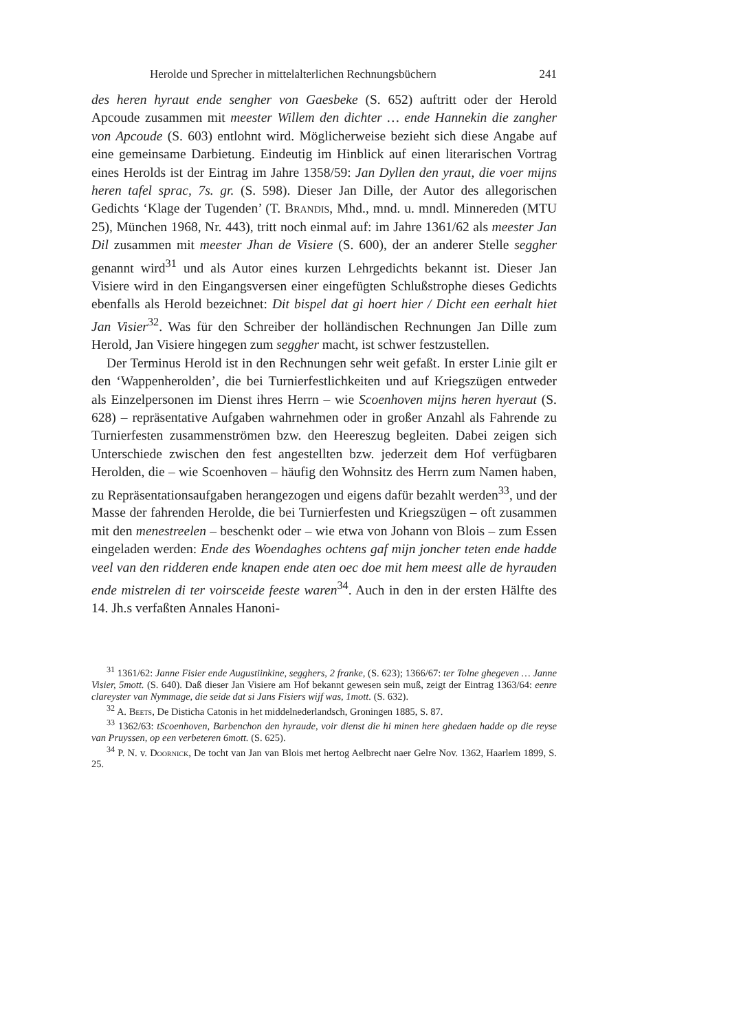Herolde und Sprecher in mittelalterlichen Rechnungsbüchern 241
des heren hyraut ende sengher von Gaesbeke (S. 652) auftritt oder der Herold Apcoude zusammen mit meester Willem den dichter … ende Hannekin die zangher von Apcoude (S. 603) entlohnt wird. Möglicherweise bezieht sich diese Angabe auf eine gemeinsame Darbietung. Eindeutig im Hinblick auf einen literarischen Vortrag eines Herolds ist der Eintrag im Jahre 1358/59: Jan Dyllen den yraut, die voer mijns heren tafel sprac, 7s. gr. (S. 598). Dieser Jan Dille, der Autor des allegorischen Gedichts ‘Klage der Tugenden’ (T. Brandis, Mhd., mnd. u. mndl. Minnereden (MTU 25), München 1968, Nr. 443), tritt noch einmal auf: im Jahre 1361/62 als meester Jan Dil zusammen mit meester Jhan de Visiere (S. 600), der an anderer Stelle seggher genannt wird<sup>31</sup> und als Autor eines kurzen Lehrgedichts bekannt ist. Dieser Jan Visiere wird in den Eingangsversen einer eingefügten Schlußstrophe dieses Gedichts ebenfalls als Herold bezeichnet: Dit bispel dat gi hoert hier / Dicht een eerhalt hiet Jan Visier<sup>32</sup>. Was für den Schreiber der holländischen Rechnungen Jan Dille zum Herold, Jan Visiere hingegen zum seggher macht, ist schwer festzustellen.
Der Terminus Herold ist in den Rechnungen sehr weit gefaßt. In erster Linie gilt er den ‘Wappenherolden’, die bei Turnierfestlichkeiten und auf Kriegszügen entweder als Einzelpersonen im Dienst ihres Herrn – wie Scoenhoven mijns heren hyeraut (S. 628) – repräsentative Aufgaben wahrnehmen oder in großer Anzahl als Fahrende zu Turnierfesten zusammenströmen bzw. den Heereszug begleiten. Dabei zeigen sich Unterschiede zwischen den fest angestellten bzw. jederzeit dem Hof verfügbaren Herolden, die – wie Scoenhoven – häufig den Wohnsitz des Herrn zum Namen haben, zu Repräsentationsaufgaben herangezogen und eigens dafür bezahlt werden<sup>33</sup>, und der Masse der fahrenden Herolde, die bei Turnierfesten und Kriegszügen – oft zusammen mit den menestreelen – beschenkt oder – wie etwa von Johann von Blois – zum Essen eingeladen werden: Ende des Woendaghes ochtens gaf mijn joncher teten ende hadde veel van den ridderen ende knapen ende aten oec doe mit hem meest alle de hyrauden ende mistrelen di ter voirsceide feeste waren<sup>34</sup>. Auch in den in der ersten Hälfte des 14. Jh.s verfaßten Annales Hanoni-
<sup>31</sup> 1361/62: Janne Fisier ende Augustiinkine, segghers, 2 franke, (S. 623); 1366/67: ter Tolne ghegeven … Janne Visier, 5mott. (S. 640). Daß dieser Jan Visiere am Hof bekannt gewesen sein muß, zeigt der Eintrag 1363/64: eenre clareyster van Nymmage, die seide dat si Jans Fisiers wijf was, 1mott. (S. 632).
<sup>32</sup> A. Beets, De Disticha Catonis in het middelnederlandsch, Groningen 1885, S. 87.
<sup>33</sup> 1362/63: tScoenhoven, Barbenchon den hyraude, voir dienst die hi minen here ghedaen hadde op die reyse van Pruyssen, op een verbeteren 6mott. (S. 625).
<sup>34</sup> P. N. v. Doornick, De tocht van Jan van Blois met hertog Aelbrecht naer Gelre Nov. 1362, Haarlem 1899, S. 25.